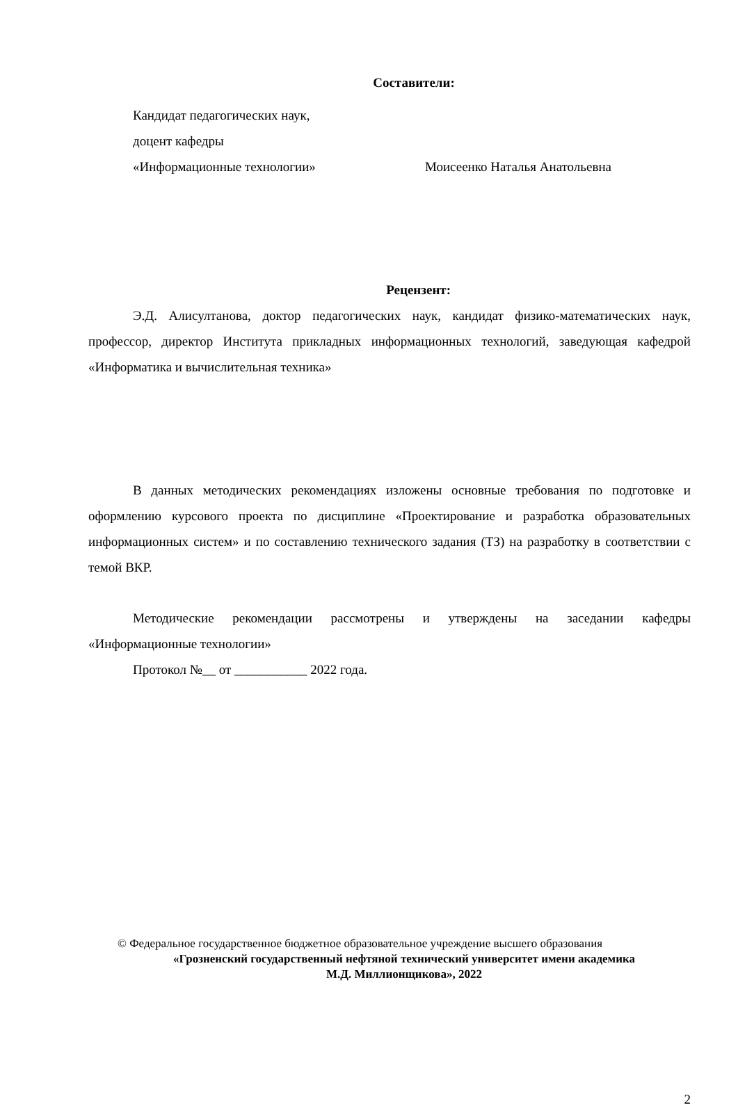Составители:
Кандидат педагогических наук,
доцент кафедры
«Информационные технологии» Моисеенко Наталья Анатольевна
Рецензент:
Э.Д. Алисултанова, доктор педагогических наук, кандидат физико-математических наук, профессор, директор Института прикладных информационных технологий, заведующая кафедрой «Информатика и вычислительная техника»
В данных методических рекомендациях изложены основные требования по подготовке и оформлению курсового проекта по дисциплине «Проектирование и разработка образовательных информационных систем» и по составлению технического задания (ТЗ) на разработку в соответствии с темой ВКР.
Методические рекомендации рассмотрены и утверждены на заседании кафедры «Информационные технологии»
Протокол №__ от ___________ 2022 года.
© Федеральное государственное бюджетное образовательное учреждение высшего образования
«Грозненский государственный нефтяной технический университет имени академика
М.Д. Миллионщикова», 2022
2